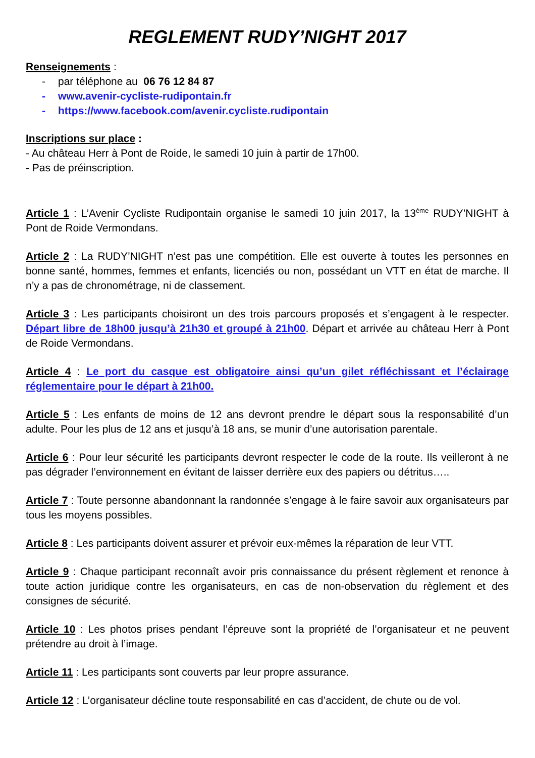REGLEMENT RUDY’NIGHT 2017
Renseignements :
- par téléphone au 06 76 12 84 87
- www.avenir-cycliste-rudipontain.fr
- https://www.facebook.com/avenir.cycliste.rudipontain
Inscriptions sur place :
- Au château Herr à Pont de Roide, le samedi 10 juin à partir de 17h00.
- Pas de préinscription.
Article 1 : L’Avenir Cycliste Rudipontain organise le samedi 10 juin 2017, la 13<sup>ème</sup> RUDY’NIGHT à Pont de Roide Vermondans.
Article 2 : La RUDY’NIGHT n’est pas une compétition. Elle est ouverte à toutes les personnes en bonne santé, hommes, femmes et enfants, licenciés ou non, possédant un VTT en état de marche. Il n’y a pas de chronométrage, ni de classement.
Article 3 : Les participants choisiront un des trois parcours proposés et s’engagent à le respecter. Départ libre de 18h00 jusqu’à 21h30 et groupé à 21h00. Départ et arrivée au château Herr à Pont de Roide Vermondans.
Article 4 : Le port du casque est obligatoire ainsi qu’un gilet réfléchissant et l’éclairage réglementaire pour le départ à 21h00.
Article 5 : Les enfants de moins de 12 ans devront prendre le départ sous la responsabilité d’un adulte. Pour les plus de 12 ans et jusqu’à 18 ans, se munir d’une autorisation parentale.
Article 6 : Pour leur sécurité les participants devront respecter le code de la route. Ils veilleront à ne pas dégrader l’environnement en évitant de laisser derrière eux des papiers ou détritus…..
Article 7 : Toute personne abandonnant la randonnée s’engage à le faire savoir aux organisateurs par tous les moyens possibles.
Article 8 : Les participants doivent assurer et prévoir eux-mêmes la réparation de leur VTT.
Article 9 : Chaque participant reconnaît avoir pris connaissance du présent règlement et renonce à toute action juridique contre les organisateurs, en cas de non-observation du règlement et des consignes de sécurité.
Article 10 : Les photos prises pendant l’épreuve sont la propriété de l’organisateur et ne peuvent prétendre au droit à l’image.
Article 11 : Les participants sont couverts par leur propre assurance.
Article 12 : L’organisateur décline toute responsabilité en cas d’accident, de chute ou de vol.